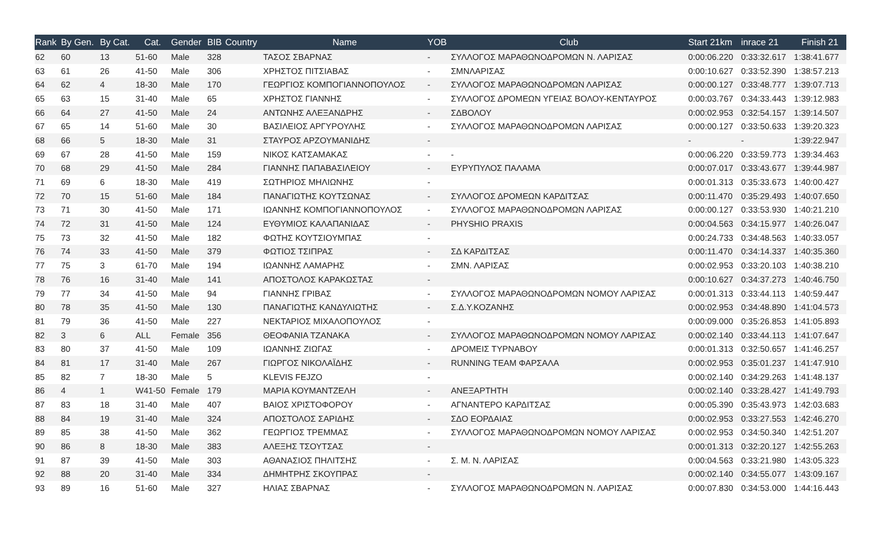| Rank | By Gen. | By Cat. | Cat. | Gender | BIB | Country | Name | YOB | Club | Start 21km | inrace 21 | Finish 21 |
| --- | --- | --- | --- | --- | --- | --- | --- | --- | --- | --- | --- | --- |
| 62 | 60 | 13 | 51-60 | Male | 328 | | ΤΑΣΟΣ ΣΒΑΡΝΑΣ | - | ΣΥΛΛΟΓΟΣ ΜΑΡΑΘΩΝΟΔΡΟΜΩΝ Ν. ΛΑΡΙΣΑΣ | 0:00:06.220 | 0:33:32.617 | 1:38:41.677 |
| 63 | 61 | 26 | 41-50 | Male | 306 | | ΧΡΗΣΤΟΣ ΠΙΤΣΙΑΒΑΣ | - | ΣΜΝΛΑΡΙΣΑΣ | 0:00:10.627 | 0:33:52.390 | 1:38:57.213 |
| 64 | 62 | 4 | 18-30 | Male | 170 | | ΓΕΩΡΓΙΟΣ ΚΟΜΠΟΓΙΑΝΝΟΠΟΥΛΟΣ | - | ΣΥΛΛΟΓΟΣ ΜΑΡΑΘΩΝΟΔΡΟΜΩΝ ΛΑΡΙΣΑΣ | 0:00:00.127 | 0:33:48.777 | 1:39:07.713 |
| 65 | 63 | 15 | 31-40 | Male | 65 | | ΧΡΗΣΤΟΣ ΓΙΑΝΝΗΣ | - | ΣΥΛΛΟΓΟΣ ΔΡΟΜΕΩΝ ΥΓΕΙΑΣ ΒΟΛΟΥ-ΚΕΝΤΑΥΡΟΣ | 0:00:03.767 | 0:34:33.443 | 1:39:12.983 |
| 66 | 64 | 27 | 41-50 | Male | 24 | | ΑΝΤΩΝΗΣ ΑΛΕΞΑΝΔΡΗΣ | - | ΣΔΒΟΛΟΥ | 0:00:02.953 | 0:32:54.157 | 1:39:14.507 |
| 67 | 65 | 14 | 51-60 | Male | 30 | | ΒΑΣΙΛΕΙΟΣ ΑΡΓΥΡΟΥΛΗΣ | - | ΣΥΛΛΟΓΟΣ ΜΑΡΑΘΩΝΟΔΡΟΜΩΝ ΛΑΡΙΣΑΣ | 0:00:00.127 | 0:33:50.633 | 1:39:20.323 |
| 68 | 66 | 5 | 18-30 | Male | 31 | | ΣΤΑΥΡΟΣ ΑΡΖΟΥΜΑΝΙΔΗΣ | - | | - | - | 1:39:22.947 |
| 69 | 67 | 28 | 41-50 | Male | 159 | | ΝΙΚΟΣ ΚΑΤΣΑΜΑΚΑΣ | - | - | 0:00:06.220 | 0:33:59.773 | 1:39:34.463 |
| 70 | 68 | 29 | 41-50 | Male | 284 | | ΓΙΑΝΝΗΣ ΠΑΠΑΒΑΣΙΛΕΙΟΥ | - | ΕΥΡΥΠΥΛΟΣ ΠΑΛΑΜΑ | 0:00:07.017 | 0:33:43.677 | 1:39:44.987 |
| 71 | 69 | 6 | 18-30 | Male | 419 | | ΣΩΤΗΡΙΟΣ ΜΗΛΙΩΝΗΣ | - | | 0:00:01.313 | 0:35:33.673 | 1:40:00.427 |
| 72 | 70 | 15 | 51-60 | Male | 184 | | ΠΑΝΑΓΙΩΤΗΣ ΚΟΥΤΣΩΝΑΣ | - | ΣΥΛΛΟΓΟΣ ΔΡΟΜΕΩΝ ΚΑΡΔΙΤΣΑΣ | 0:00:11.470 | 0:35:29.493 | 1:40:07.650 |
| 73 | 71 | 30 | 41-50 | Male | 171 | | ΙΩΑΝΝΗΣ ΚΟΜΠΟΓΙΑΝΝΟΠΟΥΛΟΣ | - | ΣΥΛΛΟΓΟΣ ΜΑΡΑΘΩΝΟΔΡΟΜΩΝ ΛΑΡΙΣΑΣ | 0:00:00.127 | 0:33:53.930 | 1:40:21.210 |
| 74 | 72 | 31 | 41-50 | Male | 124 | | ΕΥΘΥΜΙΟΣ ΚΑΛΑΠΑΝΙΔΑΣ | - | PHYSHIO PRAXIS | 0:00:04.563 | 0:34:15.977 | 1:40:26.047 |
| 75 | 73 | 32 | 41-50 | Male | 182 | | ΦΩΤΗΣ ΚΟΥΤΣΙΟΥΜΠΑΣ | - | | 0:00:24.733 | 0:34:48.563 | 1:40:33.057 |
| 76 | 74 | 33 | 41-50 | Male | 379 | | ΦΩΤΙΟΣ ΤΣΙΠΡΑΣ | - | ΣΔ ΚΑΡΔΙΤΣΑΣ | 0:00:11.470 | 0:34:14.337 | 1:40:35.360 |
| 77 | 75 | 3 | 61-70 | Male | 194 | | ΙΩΑΝΝΗΣ ΛΑΜΑΡΗΣ | - | ΣΜΝ. ΛΑΡΙΣΑΣ | 0:00:02.953 | 0:33:20.103 | 1:40:38.210 |
| 78 | 76 | 16 | 31-40 | Male | 141 | | ΑΠΟΣΤΟΛΟΣ ΚΑΡΑΚΩΣΤΑΣ | - | | 0:00:10.627 | 0:34:37.273 | 1:40:46.750 |
| 79 | 77 | 34 | 41-50 | Male | 94 | | ΓΙΑΝΝΗΣ ΓΡΙΒΑΣ | - | ΣΥΛΛΟΓΟΣ ΜΑΡΑΘΩΝΟΔΡΟΜΩΝ ΝΟΜΟΥ ΛΑΡΙΣΑΣ | 0:00:01.313 | 0:33:44.113 | 1:40:59.447 |
| 80 | 78 | 35 | 41-50 | Male | 130 | | ΠΑΝΑΓΙΩΤΗΣ ΚΑΝΔΥΛΙΩΤΗΣ | - | Σ.Δ.Υ.ΚΟΖΑΝΗΣ | 0:00:02.953 | 0:34:48.890 | 1:41:04.573 |
| 81 | 79 | 36 | 41-50 | Male | 227 | | ΝΕΚΤΑΡΙΟΣ ΜΙΧΑΛΟΠΟΥΛΟΣ | - | | 0:00:09.000 | 0:35:26.853 | 1:41:05.893 |
| 82 | 3 | 6 | ALL | Female | 356 | | ΘΕΟΦΑΝΙΑ ΤΖΑΝΑΚΑ | - | ΣΥΛΛΟΓΟΣ ΜΑΡΑΘΩΝΟΔΡΟΜΩΝ ΝΟΜΟΥ ΛΑΡΙΣΑΣ | 0:00:02.140 | 0:33:44.113 | 1:41:07.647 |
| 83 | 80 | 37 | 41-50 | Male | 109 | | ΙΩΑΝΝΗΣ ΖΙΩΓΑΣ | - | ΔΡΟΜΕΙΣ ΤΥΡΝΑΒΟΥ | 0:00:01.313 | 0:32:50.657 | 1:41:46.257 |
| 84 | 81 | 17 | 31-40 | Male | 267 | | ΓΙΩΡΓΟΣ ΝΙΚΟΛΑΪΔΗΣ | - | RUNNING TEAM ΦΑΡΣΑΛΑ | 0:00:02.953 | 0:35:01.237 | 1:41:47.910 |
| 85 | 82 | 7 | 18-30 | Male | 5 | | KLEVIS FEJZO | - | | 0:00:02.140 | 0:34:29.263 | 1:41:48.137 |
| 86 | 4 | 1 | W41-50 | Female | 179 | | ΜΑΡΙΑ ΚΟΥΜΑΝΤΖΕΛΗ | - | ΑΝΕΞΑΡΤΗΤΗ | 0:00:02.140 | 0:33:28.427 | 1:41:49.793 |
| 87 | 83 | 18 | 31-40 | Male | 407 | | ΒΑΙΟΣ ΧΡΙΣΤΟΦΟΡΟΥ | - | ΑΓΝΑΝΤΕΡΟ ΚΑΡΔΙΤΣΑΣ | 0:00:05.390 | 0:35:43.973 | 1:42:03.683 |
| 88 | 84 | 19 | 31-40 | Male | 324 | | ΑΠΟΣΤΟΛΟΣ ΣΑΡΙΔΗΣ | - | ΣΔΟ ΕΟΡΔΑΙΑΣ | 0:00:02.953 | 0:33:27.553 | 1:42:46.270 |
| 89 | 85 | 38 | 41-50 | Male | 362 | | ΓΕΩΡΓΙΟΣ ΤΡΕΜΜΑΣ | - | ΣΥΛΛΟΓΟΣ ΜΑΡΑΘΩΝΟΔΡΟΜΩΝ ΝΟΜΟΥ ΛΑΡΙΣΑΣ | 0:00:02.953 | 0:34:50.340 | 1:42:51.207 |
| 90 | 86 | 8 | 18-30 | Male | 383 | | ΑΛΕΞΗΣ ΤΣΟΥΤΣΑΣ | - | | 0:00:01.313 | 0:32:20.127 | 1:42:55.263 |
| 91 | 87 | 39 | 41-50 | Male | 303 | | ΑΘΑΝΑΣΙΟΣ ΠΗΛΙΤΣΗΣ | - | Σ. Μ. Ν. ΛΑΡΙΣΑΣ | 0:00:04.563 | 0:33:21.980 | 1:43:05.323 |
| 92 | 88 | 20 | 31-40 | Male | 334 | | ΔΗΜΗΤΡΗΣ ΣΚΟΥΠΡΑΣ | - | | 0:00:02.140 | 0:34:55.077 | 1:43:09.167 |
| 93 | 89 | 16 | 51-60 | Male | 327 | | ΗΛΙΑΣ ΣΒΑΡΝΑΣ | - | ΣΥΛΛΟΓΟΣ ΜΑΡΑΘΩΝΟΔΡΟΜΩΝ Ν. ΛΑΡΙΣΑΣ | 0:00:07.830 | 0:34:53.000 | 1:44:16.443 |